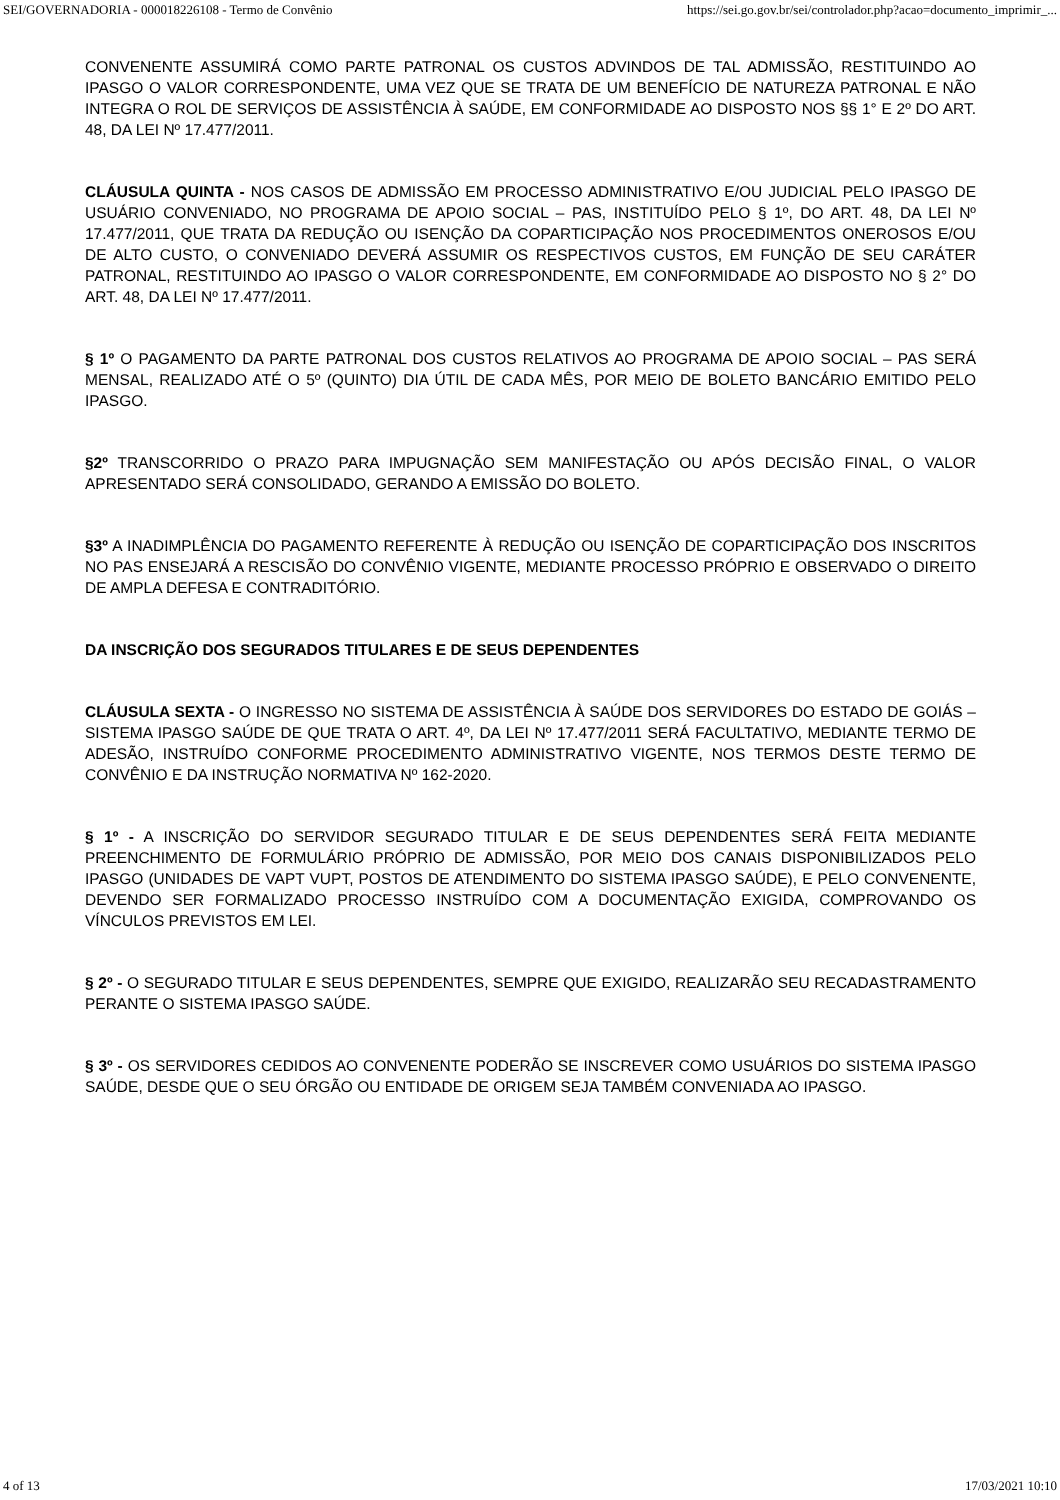SEI/GOVERNADORIA - 000018226108 - Termo de Convênio https://sei.go.gov.br/sei/controlador.php?acao=documento_imprimir_...
CONVENENTE ASSUMIRÁ COMO PARTE PATRONAL OS CUSTOS ADVINDOS DE TAL ADMISSÃO, RESTITUINDO AO IPASGO O VALOR CORRESPONDENTE, UMA VEZ QUE SE TRATA DE UM BENEFÍCIO DE NATUREZA PATRONAL E NÃO INTEGRA O ROL DE SERVIÇOS DE ASSISTÊNCIA À SAÚDE, EM CONFORMIDADE AO DISPOSTO NOS §§ 1° E 2º DO ART. 48, DA LEI Nº 17.477/2011.
CLÁUSULA QUINTA - NOS CASOS DE ADMISSÃO EM PROCESSO ADMINISTRATIVO E/OU JUDICIAL PELO IPASGO DE USUÁRIO CONVENIADO, NO PROGRAMA DE APOIO SOCIAL – PAS, INSTITUÍDO PELO § 1º, DO ART. 48, DA LEI Nº 17.477/2011, QUE TRATA DA REDUÇÃO OU ISENÇÃO DA COPARTICIPAÇÃO NOS PROCEDIMENTOS ONEROSOS E/OU DE ALTO CUSTO, O CONVENIADO DEVERÁ ASSUMIR OS RESPECTIVOS CUSTOS, EM FUNÇÃO DE SEU CARÁTER PATRONAL, RESTITUINDO AO IPASGO O VALOR CORRESPONDENTE, EM CONFORMIDADE AO DISPOSTO NO § 2° DO ART. 48, DA LEI Nº 17.477/2011.
§ 1º O PAGAMENTO DA PARTE PATRONAL DOS CUSTOS RELATIVOS AO PROGRAMA DE APOIO SOCIAL – PAS SERÁ MENSAL, REALIZADO ATÉ O 5º (QUINTO) DIA ÚTIL DE CADA MÊS, POR MEIO DE BOLETO BANCÁRIO EMITIDO PELO IPASGO.
§2º TRANSCORRIDO O PRAZO PARA IMPUGNAÇÃO SEM MANIFESTAÇÃO OU APÓS DECISÃO FINAL, O VALOR APRESENTADO SERÁ CONSOLIDADO, GERANDO A EMISSÃO DO BOLETO.
§3º A INADIMPLÊNCIA DO PAGAMENTO REFERENTE À REDUÇÃO OU ISENÇÃO DE COPARTICIPAÇÃO DOS INSCRITOS NO PAS ENSEJARÁ A RESCISÃO DO CONVÊNIO VIGENTE, MEDIANTE PROCESSO PRÓPRIO E OBSERVADO O DIREITO DE AMPLA DEFESA E CONTRADITÓRIO.
DA INSCRIÇÃO DOS SEGURADOS TITULARES E DE SEUS DEPENDENTES
CLÁUSULA SEXTA - O INGRESSO NO SISTEMA DE ASSISTÊNCIA À SAÚDE DOS SERVIDORES DO ESTADO DE GOIÁS – SISTEMA IPASGO SAÚDE DE QUE TRATA O ART. 4º, DA LEI Nº 17.477/2011 SERÁ FACULTATIVO, MEDIANTE TERMO DE ADESÃO, INSTRUÍDO CONFORME PROCEDIMENTO ADMINISTRATIVO VIGENTE, NOS TERMOS DESTE TERMO DE CONVÊNIO E DA INSTRUÇÃO NORMATIVA Nº 162-2020.
§ 1º - A INSCRIÇÃO DO SERVIDOR SEGURADO TITULAR E DE SEUS DEPENDENTES SERÁ FEITA MEDIANTE PREENCHIMENTO DE FORMULÁRIO PRÓPRIO DE ADMISSÃO, POR MEIO DOS CANAIS DISPONIBILIZADOS PELO IPASGO (UNIDADES DE VAPT VUPT, POSTOS DE ATENDIMENTO DO SISTEMA IPASGO SAÚDE), E PELO CONVENENTE, DEVENDO SER FORMALIZADO PROCESSO INSTRUÍDO COM A DOCUMENTAÇÃO EXIGIDA, COMPROVANDO OS VÍNCULOS PREVISTOS EM LEI.
§ 2º - O SEGURADO TITULAR E SEUS DEPENDENTES, SEMPRE QUE EXIGIDO, REALIZARÃO SEU RECADASTRAMENTO PERANTE O SISTEMA IPASGO SAÚDE.
§ 3º - OS SERVIDORES CEDIDOS AO CONVENENTE PODERÃO SE INSCREVER COMO USUÁRIOS DO SISTEMA IPASGO SAÚDE, DESDE QUE O SEU ÓRGÃO OU ENTIDADE DE ORIGEM SEJA TAMBÉM CONVENIADA AO IPASGO.
4 of 13 17/03/2021 10:10